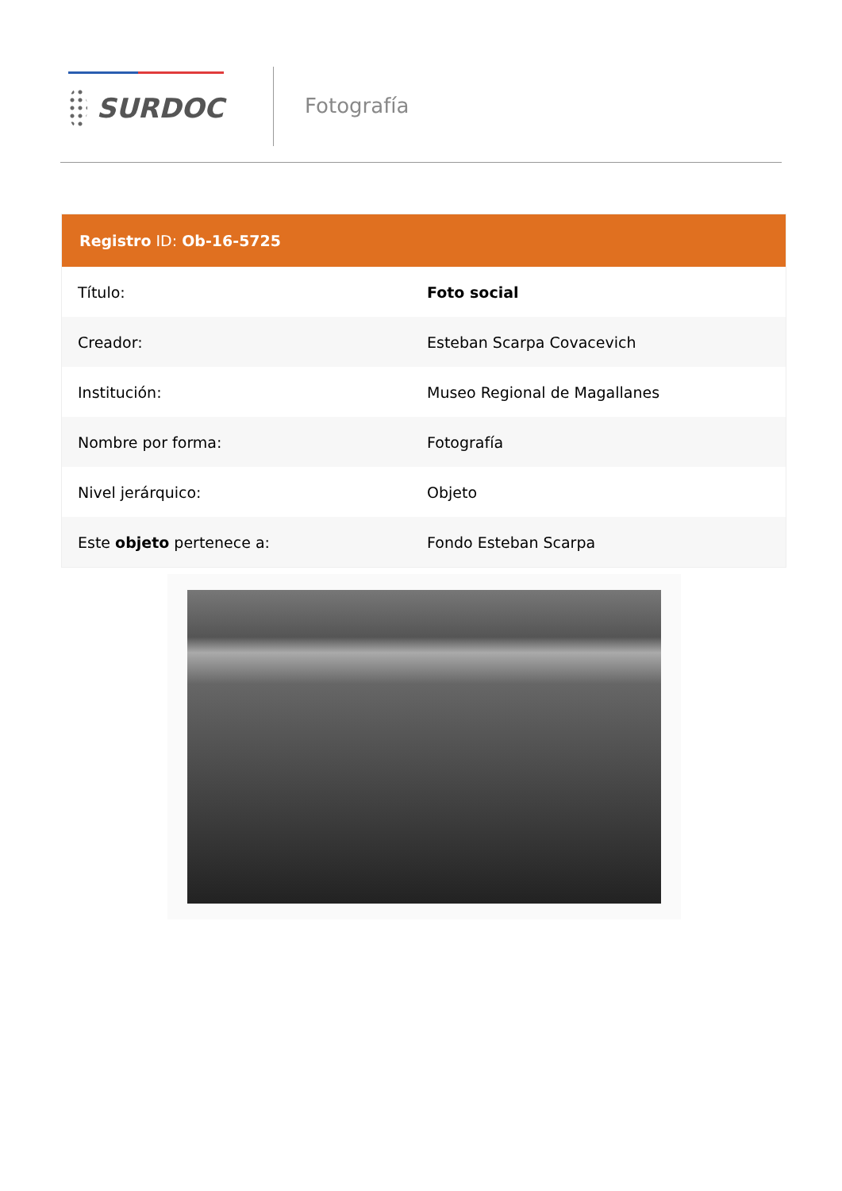SURDOC
Fotografía
| Registro ID: Ob-16-5725 | |
| --- | --- |
| Título: | Foto social |
| Creador: | Esteban Scarpa Covacevich |
| Institución: | Museo Regional de Magallanes |
| Nombre por forma: | Fotografía |
| Nivel jerárquico: | Objeto |
| Este objeto pertenece a: | Fondo Esteban Scarpa |